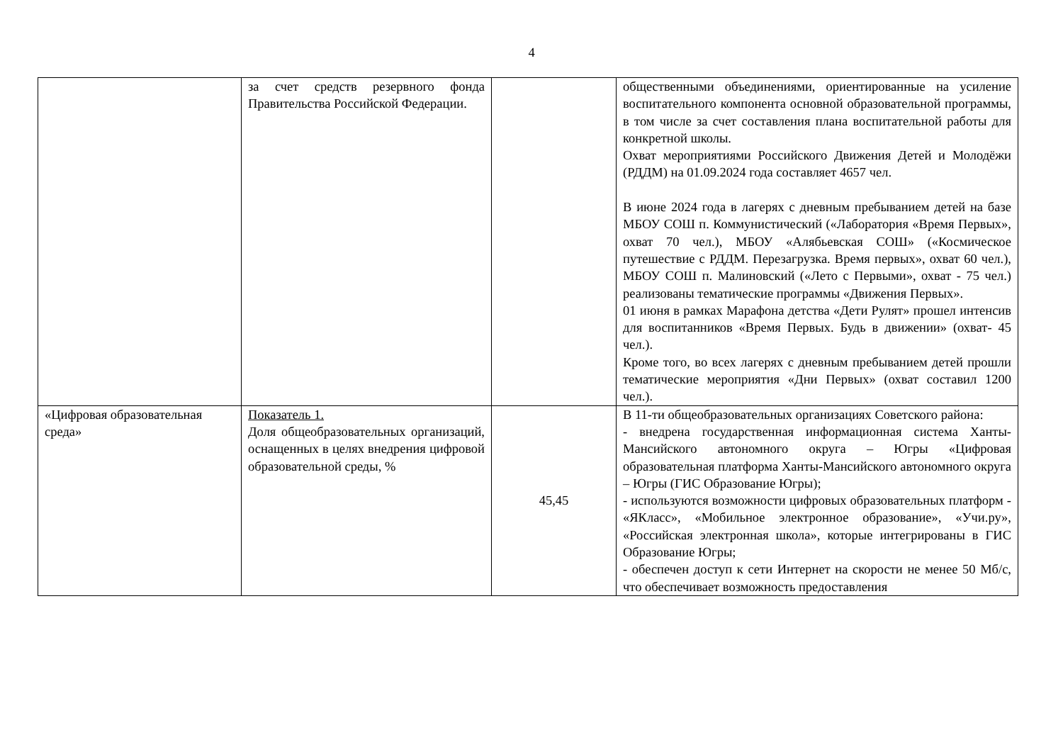4
| | за счет средств резервного фонда Правительства Российской Федерации. | | общественными объединениями, ориентированные на усиление воспитательного компонента основной образовательной программы, в том числе за счет составления плана воспитательной работы для конкретной школы. Охват мероприятиями Российского Движения Детей и Молодёжи (РДДМ) на 01.09.2024 года составляет 4657 чел. В июне 2024 года в лагерях с дневным пребыванием детей на базе МБОУ СОШ п. Коммунистический («Лаборатория «Время Первых», охват 70 чел.), МБОУ «Алябьевская СОШ» («Космическое путешествие с РДДМ. Перезагрузка. Время первых», охват 60 чел.), МБОУ СОШ п. Малиновский («Лето с Первыми», охват - 75 чел.) реализованы тематические программы «Движения Первых». 01 июня в рамках Марафона детства «Дети Рулят» прошел интенсив для воспитанников «Время Первых. Будь в движении» (охват- 45 чел.). Кроме того, во всех лагерях с дневным пребыванием детей прошли тематические мероприятия «Дни Первых» (охват составил 1200 чел.). |
| «Цифровая образовательная среда» | Показатель 1. Доля общеобразовательных организаций, оснащенных в целях внедрения цифровой образовательной среды, % | 45,45 | В 11-ти общеобразовательных организациях Советского района: - внедрена государственная информационная система Ханты-Мансийского автономного округа – Югры «Цифровая образовательная платформа Ханты-Мансийского автономного округа – Югры (ГИС Образование Югры); - используются возможности цифровых образовательных платформ - «ЯКласс», «Мобильное электронное образование», «Учи.ру», «Российская электронная школа», которые интегрированы в ГИС Образование Югры; - обеспечен доступ к сети Интернет на скорости не менее 50 Мб/с, что обеспечивает возможность предоставления |